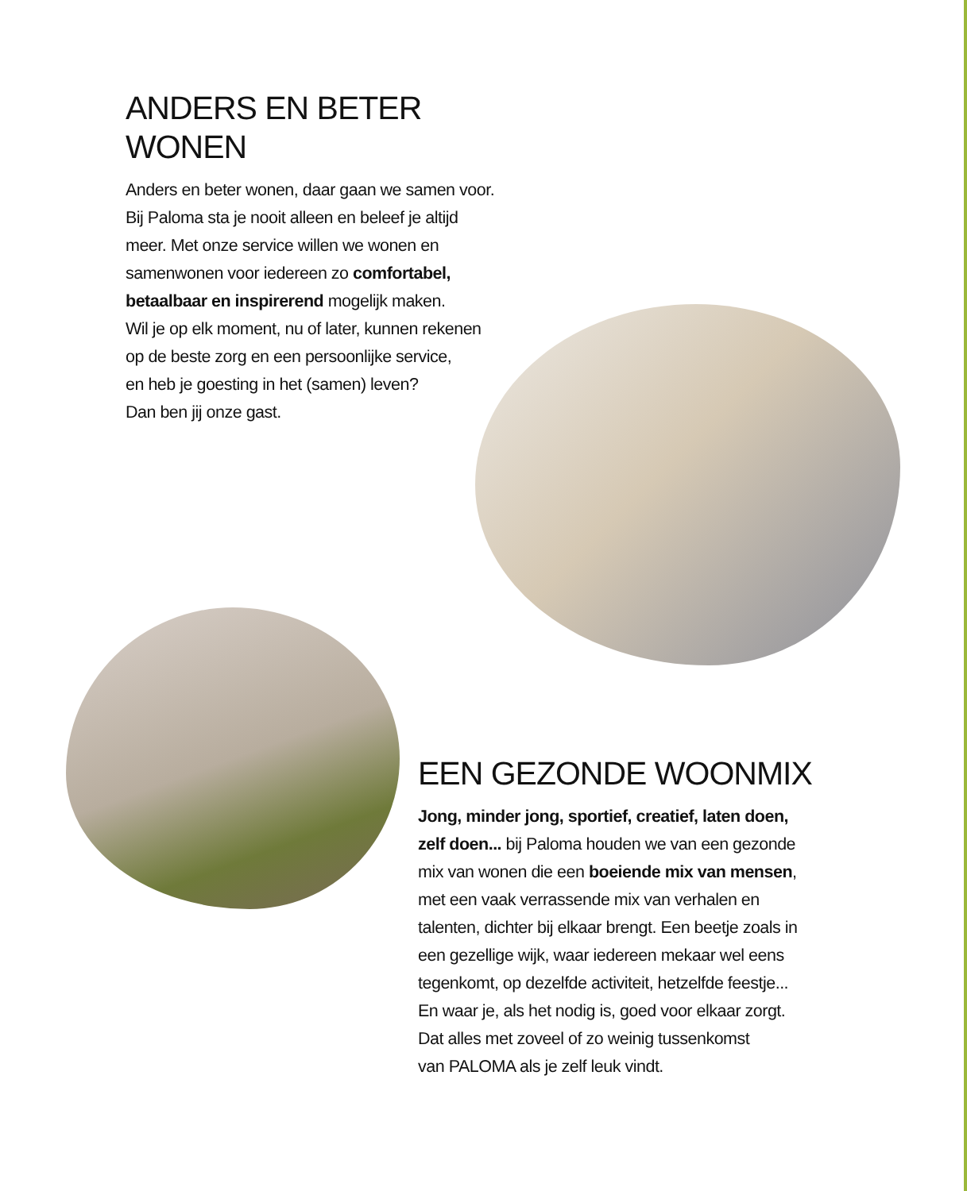ANDERS EN BETER
WONEN
Anders en beter wonen, daar gaan we samen voor.
Bij Paloma sta je nooit alleen en beleef je altijd
meer. Met onze service willen we wonen en
samenwonen voor iedereen zo comfortabel,
betaalbaar en inspirerend mogelijk maken.
Wil je op elk moment, nu of later, kunnen rekenen
op de beste zorg en een persoonlijke service,
en heb je goesting in het (samen) leven?
Dan ben jij onze gast.
EEN GEZONDE WOONMIX
Jong, minder jong, sportief, creatief, laten doen,
zelf doen... bij Paloma houden we van een gezonde
mix van wonen die een boeiende mix van mensen,
met een vaak verrassende mix van verhalen en
talenten, dichter bij elkaar brengt. Een beetje zoals in
een gezellige wijk, waar iedereen mekaar wel eens
tegenkomt, op dezelfde activiteit, hetzelfde feestje...
En waar je, als het nodig is, goed voor elkaar zorgt.
Dat alles met zoveel of zo weinig tussenkomst
van PALOMA als je zelf leuk vindt.